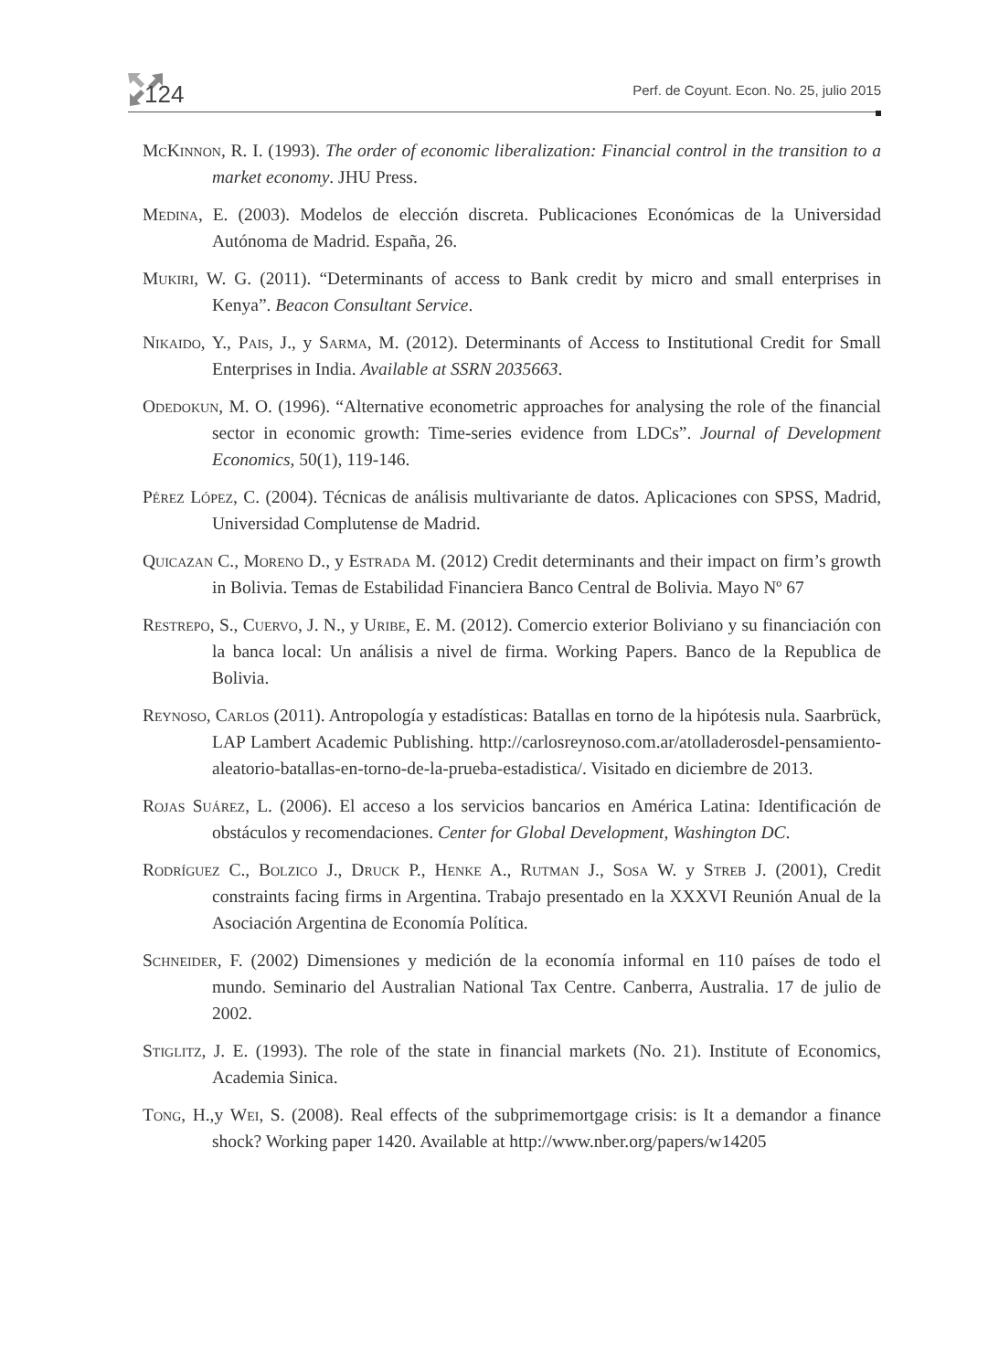124
Perf. de Coyunt. Econ. No. 25, julio 2015
McKinnon, R. I. (1993). The order of economic liberalization: Financial control in the transition to a market economy. JHU Press.
Medina, E. (2003). Modelos de elección discreta. Publicaciones Económicas de la Universidad Autónoma de Madrid. España, 26.
Mukiri, W. G. (2011). “Determinants of access to Bank credit by micro and small enterprises in Kenya”. Beacon Consultant Service.
Nikaido, Y., Pais, J., y Sarma, M. (2012). Determinants of Access to Institutional Credit for Small Enterprises in India. Available at SSRN 2035663.
Odedokun, M. O. (1996). “Alternative econometric approaches for analysing the role of the financial sector in economic growth: Time-series evidence from LDCs”. Journal of Development Economics, 50(1), 119-146.
Pérez López, C. (2004). Técnicas de análisis multivariante de datos. Aplicaciones con SPSS, Madrid, Universidad Complutense de Madrid.
Quicazan C., Moreno D., y Estrada M. (2012) Credit determinants and their impact on firm’s growth in Bolivia. Temas de Estabilidad Financiera Banco Central de Bolivia. Mayo Nº 67
Restrepo, S., Cuervo, J. N., y Uribe, E. M. (2012). Comercio exterior Boliviano y su financiación con la banca local: Un análisis a nivel de firma. Working Papers. Banco de la Republica de Bolivia.
Reynoso, Carlos (2011). Antropología y estadísticas: Batallas en torno de la hipótesis nula. Saarbrück, LAP Lambert Academic Publishing. http://carlosreynoso.com.ar/atolladerosdel-pensamiento-aleatorio-batallas-en-torno-de-la-prueba-estadistica/. Visitado en diciembre de 2013.
Rojas Suárez, L. (2006). El acceso a los servicios bancarios en América Latina: Identificación de obstáculos y recomendaciones. Center for Global Development, Washington DC.
Rodríguez C., Bolzico J., Druck P., Henke A., Rutman J., Sosa W. y Streb J. (2001), Credit constraints facing firms in Argentina. Trabajo presentado en la XXXVI Reunión Anual de la Asociación Argentina de Economía Política.
Schneider, F. (2002) Dimensiones y medición de la economía informal en 110 países de todo el mundo. Seminario del Australian National Tax Centre. Canberra, Australia. 17 de julio de 2002.
Stiglitz, J. E. (1993). The role of the state in financial markets (No. 21). Institute of Economics, Academia Sinica.
Tong, H.,y Wei, S. (2008). Real effects of the subprimemortgage crisis: is It a demandor a finance shock? Working paper 1420. Available at http://www.nber.org/papers/w14205